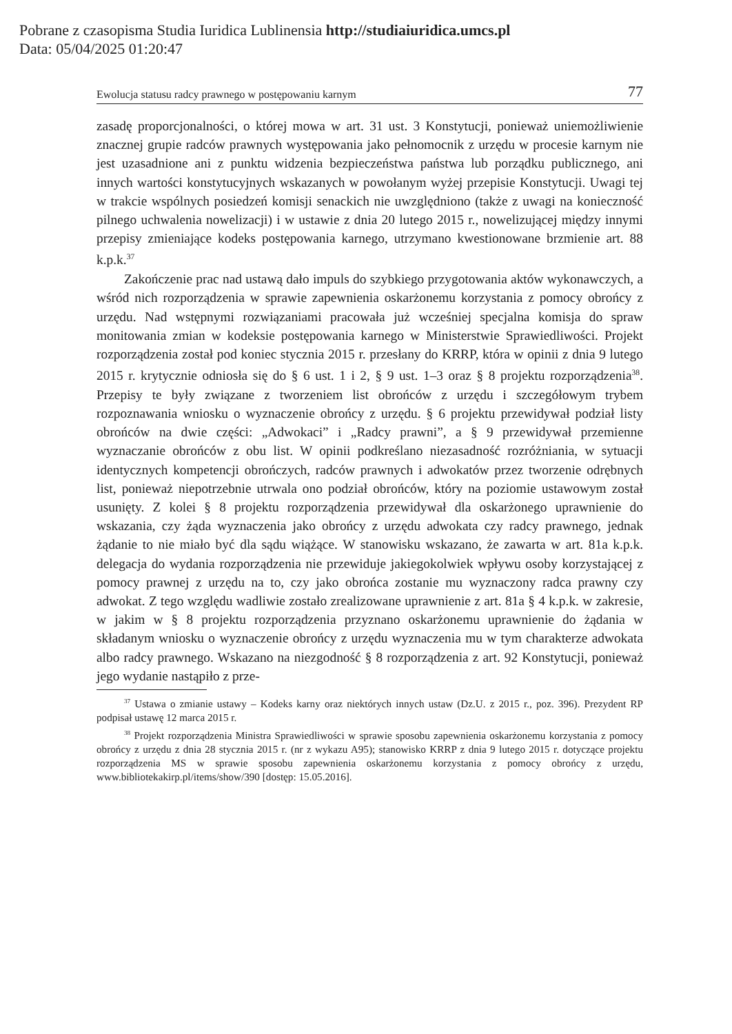Pobrane z czasopisma Studia Iuridica Lublinensia http://studiaiuridica.umcs.pl
Data: 05/04/2025 01:20:47
Ewolucja statusu radcy prawnego w postępowaniu karnym 77
zasadę proporcjonalności, o której mowa w art. 31 ust. 3 Konstytucji, ponieważ uniemożliwienie znacznej grupie radców prawnych występowania jako pełnomocnik z urzędu w procesie karnym nie jest uzasadnione ani z punktu widzenia bezpieczeństwa państwa lub porządku publicznego, ani innych wartości konstytucyjnych wskazanych w powołanym wyżej przepisie Konstytucji. Uwagi tej w trakcie wspólnych posiedzeń komisji senackich nie uwzględniono (także z uwagi na konieczność pilnego uchwalenia nowelizacji) i w ustawie z dnia 20 lutego 2015 r., nowelizującej między innymi przepisy zmieniające kodeks postępowania karnego, utrzymano kwestionowane brzmienie art. 88 k.p.k.<sup>37</sup>
Zakończenie prac nad ustawą dało impuls do szybkiego przygotowania aktów wykonawczych, a wśród nich rozporządzenia w sprawie zapewnienia oskarżonemu korzystania z pomocy obrońcy z urzędu. Nad wstępnymi rozwiązaniami pracowała już wcześniej specjalna komisja do spraw monitowania zmian w kodeksie postępowania karnego w Ministerstwie Sprawiedliwości. Projekt rozporządzenia został pod koniec stycznia 2015 r. przesłany do KRRP, która w opinii z dnia 9 lutego 2015 r. krytycznie odniosła się do § 6 ust. 1 i 2, § 9 ust. 1–3 oraz § 8 projektu rozporządzenia<sup>38</sup>. Przepisy te były związane z tworzeniem list obrońców z urzędu i szczegółowym trybem rozpoznawania wniosku o wyznaczenie obrońcy z urzędu. § 6 projektu przewidywał podział listy obrońców na dwie części: „Adwokaci” i „Radcy prawni”, a § 9 przewidywał przemienne wyznaczanie obrońców z obu list. W opinii podkreślano niezasadność rozróżniania, w sytuacji identycznych kompetencji obrończych, radców prawnych i adwokatów przez tworzenie odrębnych list, ponieważ niepotrzebnie utrwala ono podział obrońców, który na poziomie ustawowym został usunięty. Z kolei § 8 projektu rozporządzenia przewidywał dla oskarżonego uprawnienie do wskazania, czy żąda wyznaczenia jako obrońcy z urzędu adwokata czy radcy prawnego, jednak żądanie to nie miało być dla sądu wiążące. W stanowisku wskazano, że zawarta w art. 81a k.p.k. delegacja do wydania rozporządzenia nie przewiduje jakiegokolwiek wpływu osoby korzystającej z pomocy prawnej z urzędu na to, czy jako obrońca zostanie mu wyznaczony radca prawny czy adwokat. Z tego względu wadliwie zostało zrealizowane uprawnienie z art. 81a § 4 k.p.k. w zakresie, w jakim w § 8 projektu rozporządzenia przyznano oskarżonemu uprawnienie do żądania w składanym wniosku o wyznaczenie obrońcy z urzędu wyznaczenia mu w tym charakterze adwokata albo radcy prawnego. Wskazano na niezgodność § 8 rozporządzenia z art. 92 Konstytucji, ponieważ jego wydanie nastąpiło z prze-
<sup>37</sup> Ustawa o zmianie ustawy – Kodeks karny oraz niektórych innych ustaw (Dz.U. z 2015 r., poz. 396). Prezydent RP podpisał ustawę 12 marca 2015 r.
<sup>38</sup> Projekt rozporządzenia Ministra Sprawiedliwości w sprawie sposobu zapewnienia oskarżonemu korzystania z pomocy obrońcy z urzędu z dnia 28 stycznia 2015 r. (nr z wykazu A95); stanowisko KRRP z dnia 9 lutego 2015 r. dotyczące projektu rozporządzenia MS w sprawie sposobu zapewnienia oskarżonemu korzystania z pomocy obrońcy z urzędu, www.bibliotekakirp.pl/items/show/390 [dostęp: 15.05.2016].